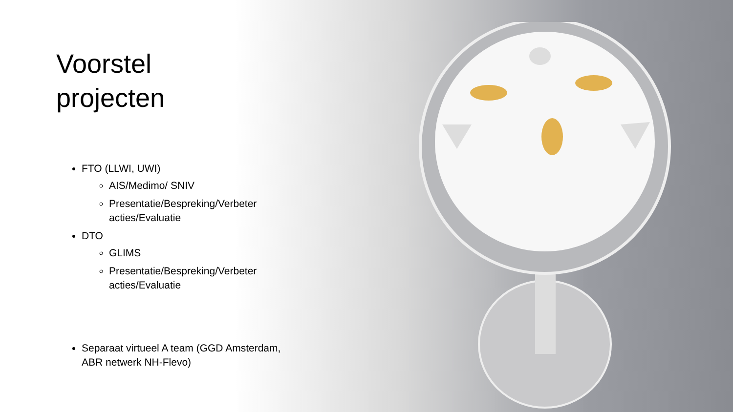Voorstel
projecten
FTO (LLWI, UWI)
AIS/Medimo/ SNIV
Presentatie/Bespreking/Verbeter acties/Evaluatie
DTO
GLIMS
Presentatie/Bespreking/Verbeter acties/Evaluatie
Separaat virtueel A team (GGD Amsterdam, ABR netwerk NH-Flevo)